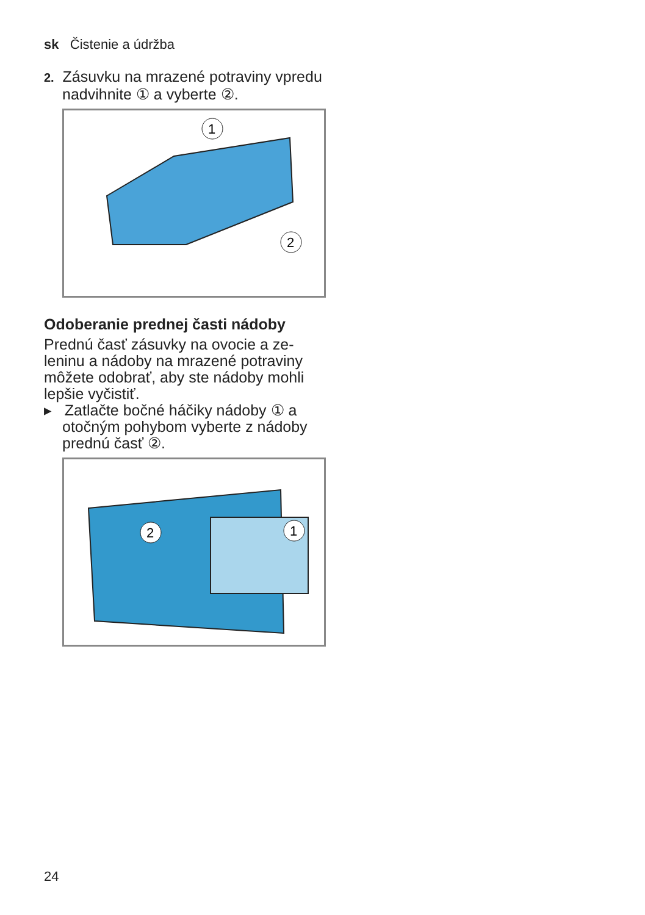sk Čistenie a údržba
2. Zásuvku na mrazené potraviny vpredu nadvihnite ① a vyberte ②.
1
2
Odoberanie prednej časti nádoby
Prednú časť zásuvky na ovocie a ze­leninu a nádoby na mrazené po­traviny môžete odobrať, aby ste nádoby mohli lepšie vyčistiť.
▸ Zatlačte bočné háčiky nádoby ① a otočným pohybom vyberte z nádoby prednú časť ②.
2
1
24